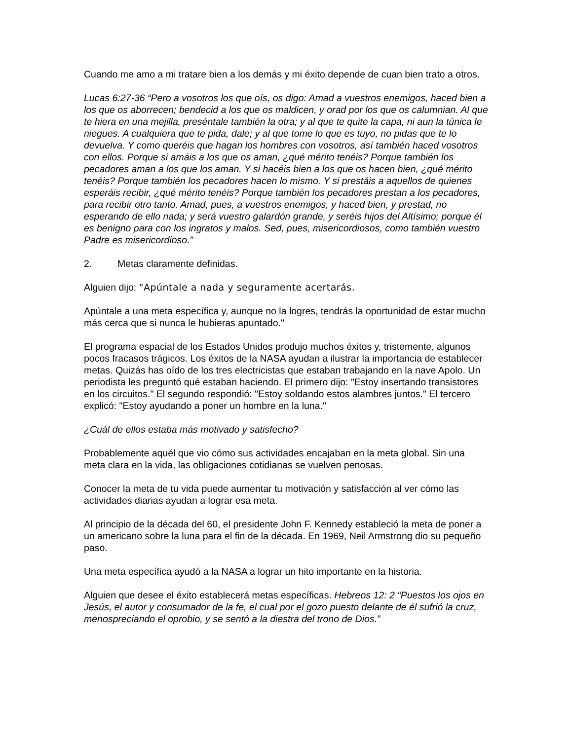Cuando me amo a mi tratare bien a los demás y mi éxito depende de cuan bien trato a otros.
Lucas 6:27-36 “Pero a vosotros los que oís, os digo: Amad a vuestros enemigos, haced bien a los que os aborrecen; bendecid a los que os maldicen, y orad por los que os calumnian. Al que te hiera en una mejilla, preséntale también la otra; y al que te quite la capa, ni aun la túnica le niegues. A cualquiera que te pida, dale; y al que tome lo que es tuyo, no pidas que te lo devuelva. Y como queréis que hagan los hombres con vosotros, así también haced vosotros con ellos. Porque si amáis a los que os aman, ¿qué mérito tenéis? Porque también los pecadores aman a los que los aman. Y si hacéis bien a los que os hacen bien, ¿qué mérito tenéis? Porque también los pecadores hacen lo mismo. Y si prestáis a aquellos de quienes esperáis recibir, ¿qué mérito tenéis? Porque también los pecadores prestan a los pecadores, para recibir otro tanto. Amad, pues, a vuestros enemigos, y haced bien, y prestad, no esperando de ello nada; y será vuestro galardón grande, y seréis hijos del Altísimo; porque él es benigno para con los ingratos y malos. Sed, pues, misericordiosos, como también vuestro Padre es misericordioso.”
2. Metas claramente definidas.
Alguien dijo: "Apúntale a nada y seguramente acertarás.
Apúntale a una meta específica y, aunque no la logres, tendrás la oportunidad de estar mucho más cerca que si nunca le hubieras apuntado."
El programa espacial de los Estados Unidos produjo muchos éxitos y, tristemente, algunos pocos fracasos trágicos. Los éxitos de la NASA ayudan a ilustrar la importancia de establecer metas. Quizás has oído de los tres electricistas que estaban trabajando en la nave Apolo. Un periodista les preguntó qué estaban haciendo. El primero dijo: "Estoy insertando transistores en los circuitos." El segundo respondió: "Estoy soldando estos alambres juntos." El tercero explicó: "Estoy ayudando a poner un hombre en la luna."
¿Cuál de ellos estaba más motivado y satisfecho?
Probablemente aquél que vio cómo sus actividades encajaban en la meta global. Sin una meta clara en la vida, las obligaciones cotidianas se vuelven penosas.
Conocer la meta de tu vida puede aumentar tu motivación y satisfacción al ver cómo las actividades diarias ayudan a lograr esa meta.
Al principio de la década del 60, el presidente John F. Kennedy estableció la meta de poner a un americano sobre la luna para el fin de la década. En 1969, Neil Armstrong dio su pequeño paso.
Una meta específica ayudó a la NASA a lograr un hito importante en la historia.
Alguien que desee el éxito establecerá metas específicas. Hebreos 12: 2 “Puestos los ojos en Jesús, el autor y consumador de la fe, el cual por el gozo puesto delante de él sufrió la cruz, menospreciando el oprobio, y se sentó a la diestra del trono de Dios.”